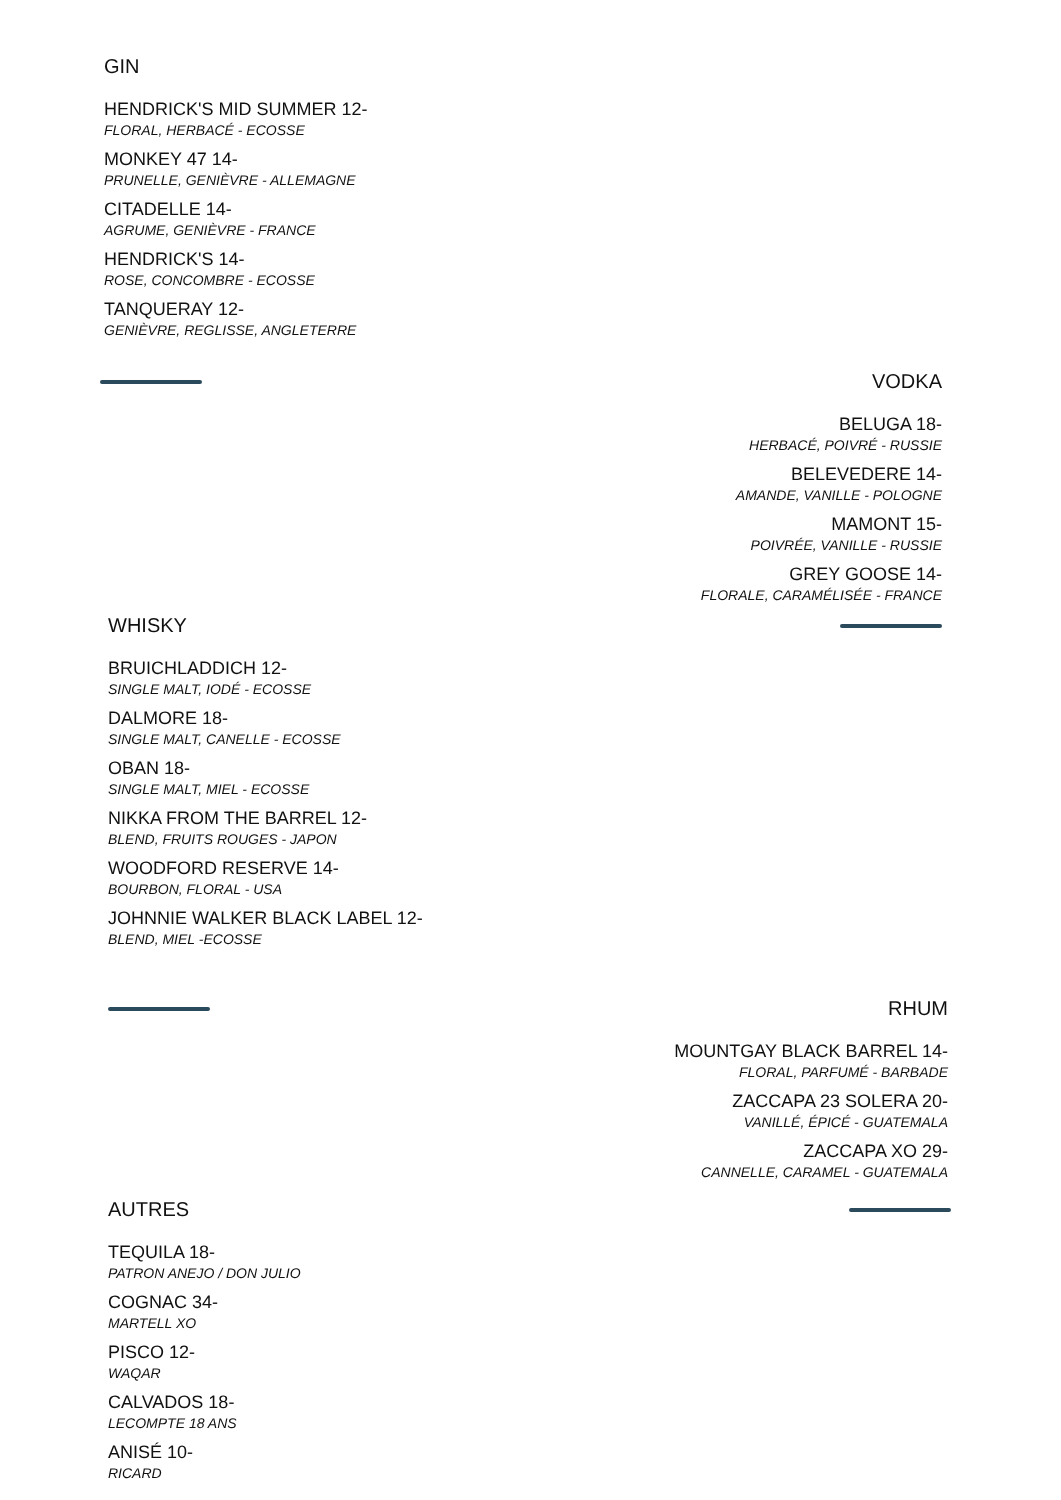GIN
HENDRICK'S MID SUMMER 12-
FLORAL, HERBACÉ - ECOSSE
MONKEY 47 14-
PRUNELLE, GENIÈVRE - ALLEMAGNE
CITADELLE 14-
AGRUME, GENIÈVRE - FRANCE
HENDRICK'S 14-
ROSE, CONCOMBRE - ECOSSE
TANQUERAY 12-
GENIÈVRE, REGLISSE, ANGLETERRE
VODKA
BELUGA 18-
HERBACÉ, POIVRÉ - RUSSIE
BELEVEDERE 14-
AMANDE, VANILLE - POLOGNE
MAMONT 15-
POIVRÉE, VANILLE - RUSSIE
GREY GOOSE 14-
FLORALE, CARAMÉLISÉE - FRANCE
WHISKY
BRUICHLADDICH 12-
SINGLE MALT, IODÉ - ECOSSE
DALMORE 18-
SINGLE MALT, CANELLE - ECOSSE
OBAN 18-
SINGLE MALT, MIEL - ECOSSE
NIKKA FROM THE BARREL 12-
BLEND, FRUITS ROUGES - JAPON
WOODFORD RESERVE 14-
BOURBON, FLORAL - USA
JOHNNIE WALKER BLACK LABEL 12-
BLEND, MIEL -ECOSSE
RHUM
MOUNTGAY BLACK BARREL 14-
FLORAL, PARFUMÉ - BARBADE
ZACCAPA 23 SOLERA 20-
VANILLÉ, ÉPICÉ - GUATEMALA
ZACCAPA XO 29-
CANNELLE, CARAMEL - GUATEMALA
AUTRES
TEQUILA 18-
PATRON ANEJO / DON JULIO
COGNAC 34-
MARTELL XO
PISCO 12-
WAQAR
CALVADOS 18-
LECOMPTE 18 ANS
ANISÉ 10-
RICARD